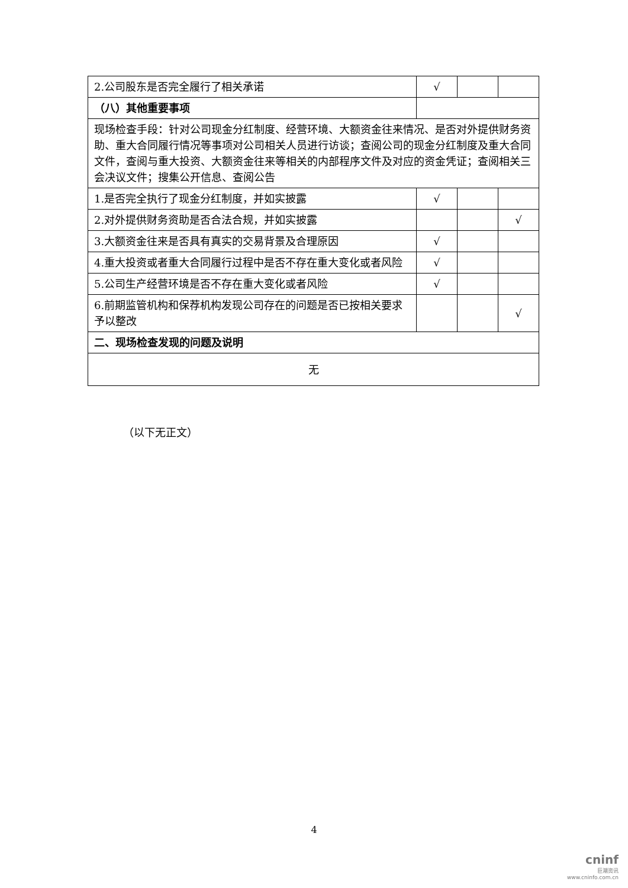| 2.公司股东是否完全履行了相关承诺 | √ | | |
| （八）其他重要事项 | | | |
| 现场检查手段：针对公司现金分红制度、经营环境、大额资金往来情况、是否对外提供财务资助、重大合同履行情况等事项对公司相关人员进行访谈；查阅公司的现金分红制度及重大合同文件，查阅与重大投资、大额资金往来等相关的内部程序文件及对应的资金凭证；查阅相关三会决议文件；搜集公开信息、查阅公告 | | | |
| 1.是否完全执行了现金分红制度，并如实披露 | √ | | |
| 2.对外提供财务资助是否合法合规，并如实披露 | | | √ |
| 3.大额资金往来是否具有真实的交易背景及合理原因 | √ | | |
| 4.重大投资或者重大合同履行过程中是否不存在重大变化或者风险 | √ | | |
| 5.公司生产经营环境是否不存在重大变化或者风险 | √ | | |
| 6.前期监管机构和保荐机构发现公司存在的问题是否已按相关要求予以整改 | | | √ |
| 二、现场检查发现的问题及说明 | | | |
| 无 | | | |
（以下无正文）
4
cninf
巨潮资讯
www.cninfo.com.cn